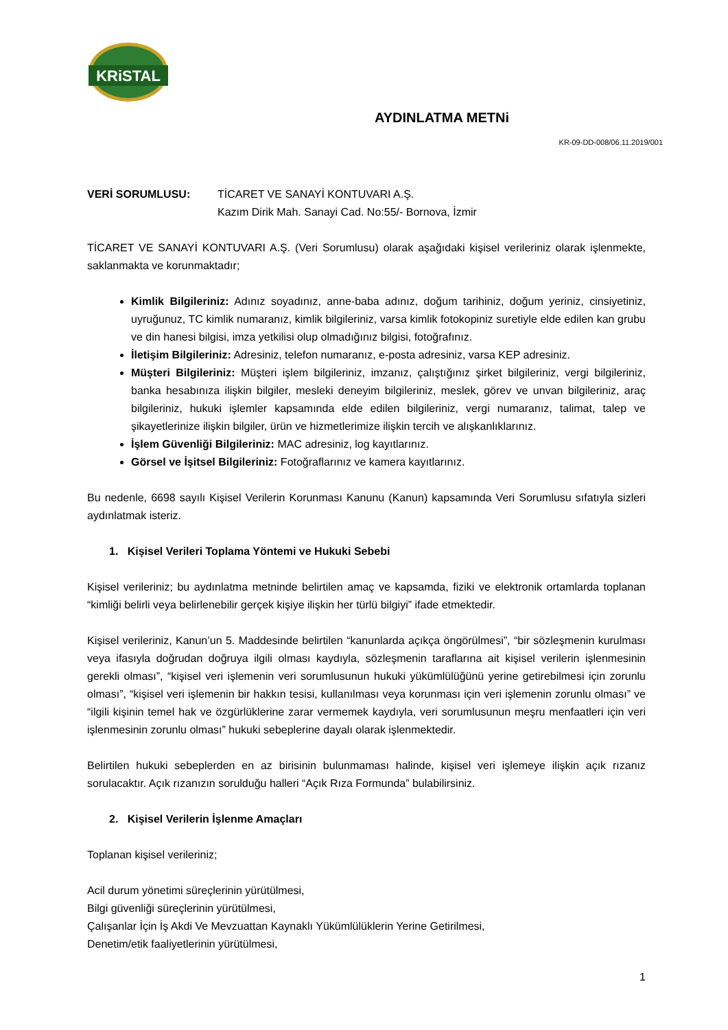KRiSTAL
AYDINLATMA METNi
KR-09-DD-008/06.11.2019/001
VERİ SORUMLUSU: TİCARET VE SANAYİ KONTUVARI A.Ş.
Kazım Dirik Mah. Sanayi Cad. No:55/- Bornova, İzmir
TİCARET VE SANAYİ KONTUVARI A.Ş. (Veri Sorumlusu) olarak aşağıdaki kişisel verileriniz olarak işlenmekte, saklanmakta ve korunmaktadır;
Kimlik Bilgileriniz: Adınız soyadınız, anne-baba adınız, doğum tarihiniz, doğum yeriniz, cinsiyetiniz, uyruğunuz, TC kimlik numaranız, kimlik bilgileriniz, varsa kimlik fotokopiniz suretiyle elde edilen kan grubu ve din hanesi bilgisi, imza yetkilisi olup olmadığınız bilgisi, fotoğrafınız.
İletişim Bilgileriniz: Adresiniz, telefon numaranız, e-posta adresiniz, varsa KEP adresiniz.
Müşteri Bilgileriniz: Müşteri işlem bilgileriniz, imzanız, çalıştığınız şirket bilgileriniz, vergi bilgileriniz, banka hesabınıza ilişkin bilgiler, mesleki deneyim bilgileriniz, meslek, görev ve unvan bilgileriniz, araç bilgileriniz, hukuki işlemler kapsamında elde edilen bilgileriniz, vergi numaranız, talimat, talep ve şikayetlerinize ilişkin bilgiler, ürün ve hizmetlerimize ilişkin tercih ve alışkanlıklarınız.
İşlem Güvenliği Bilgileriniz: MAC adresiniz, log kayıtlarınız.
Görsel ve İşitsel Bilgileriniz: Fotoğraflarınız ve kamera kayıtlarınız.
Bu nedenle, 6698 sayılı Kişisel Verilerin Korunması Kanunu (Kanun) kapsamında Veri Sorumlusu sıfatıyla sizleri aydınlatmak isteriz.
1. Kişisel Verileri Toplama Yöntemi ve Hukuki Sebebi
Kişisel verileriniz; bu aydınlatma metninde belirtilen amaç ve kapsamda, fiziki ve elektronik ortamlarda toplanan “kimliği belirli veya belirlenebilir gerçek kişiye ilişkin her türlü bilgiyi” ifade etmektedir.
Kişisel verileriniz, Kanun’un 5. Maddesinde belirtilen “kanunlarda açıkça öngörülmesi”, “bir sözleşmenin kurulması veya ifasıyla doğrudan doğruya ilgili olması kaydıyla, sözleşmenin taraflarına ait kişisel verilerin işlenmesinin gerekli olması”, “kişisel veri işlemenin veri sorumlusunun hukuki yükümlülüğünü yerine getirebilmesi için zorunlu olması”, “kişisel veri işlemenin bir hakkın tesisi, kullanılması veya korunması için veri işlemenin zorunlu olması” ve “ilgili kişinin temel hak ve özgürlüklerine zarar vermemek kaydıyla, veri sorumlusunun meşru menfaatleri için veri işlenmesinin zorunlu olması” hukuki sebeplerine dayalı olarak işlenmektedir.
Belirtilen hukuki sebeplerden en az birisinin bulunmaması halinde, kişisel veri işlemeye ilişkin açık rızanız sorulacaktır. Açık rızanızın sorulduğu halleri “Açık Rıza Formunda” bulabilirsiniz.
2. Kişisel Verilerin İşlenme Amaçları
Toplanan kişisel verileriniz;
Acil durum yönetimi süreçlerinin yürütülmesi,
Bilgi güvenliği süreçlerinin yürütülmesi,
Çalışanlar İçin İş Akdi Ve Mevzuattan Kaynaklı Yükümlülüklerin Yerine Getirilmesi,
Denetim/etik faaliyetlerinin yürütülmesi,
1